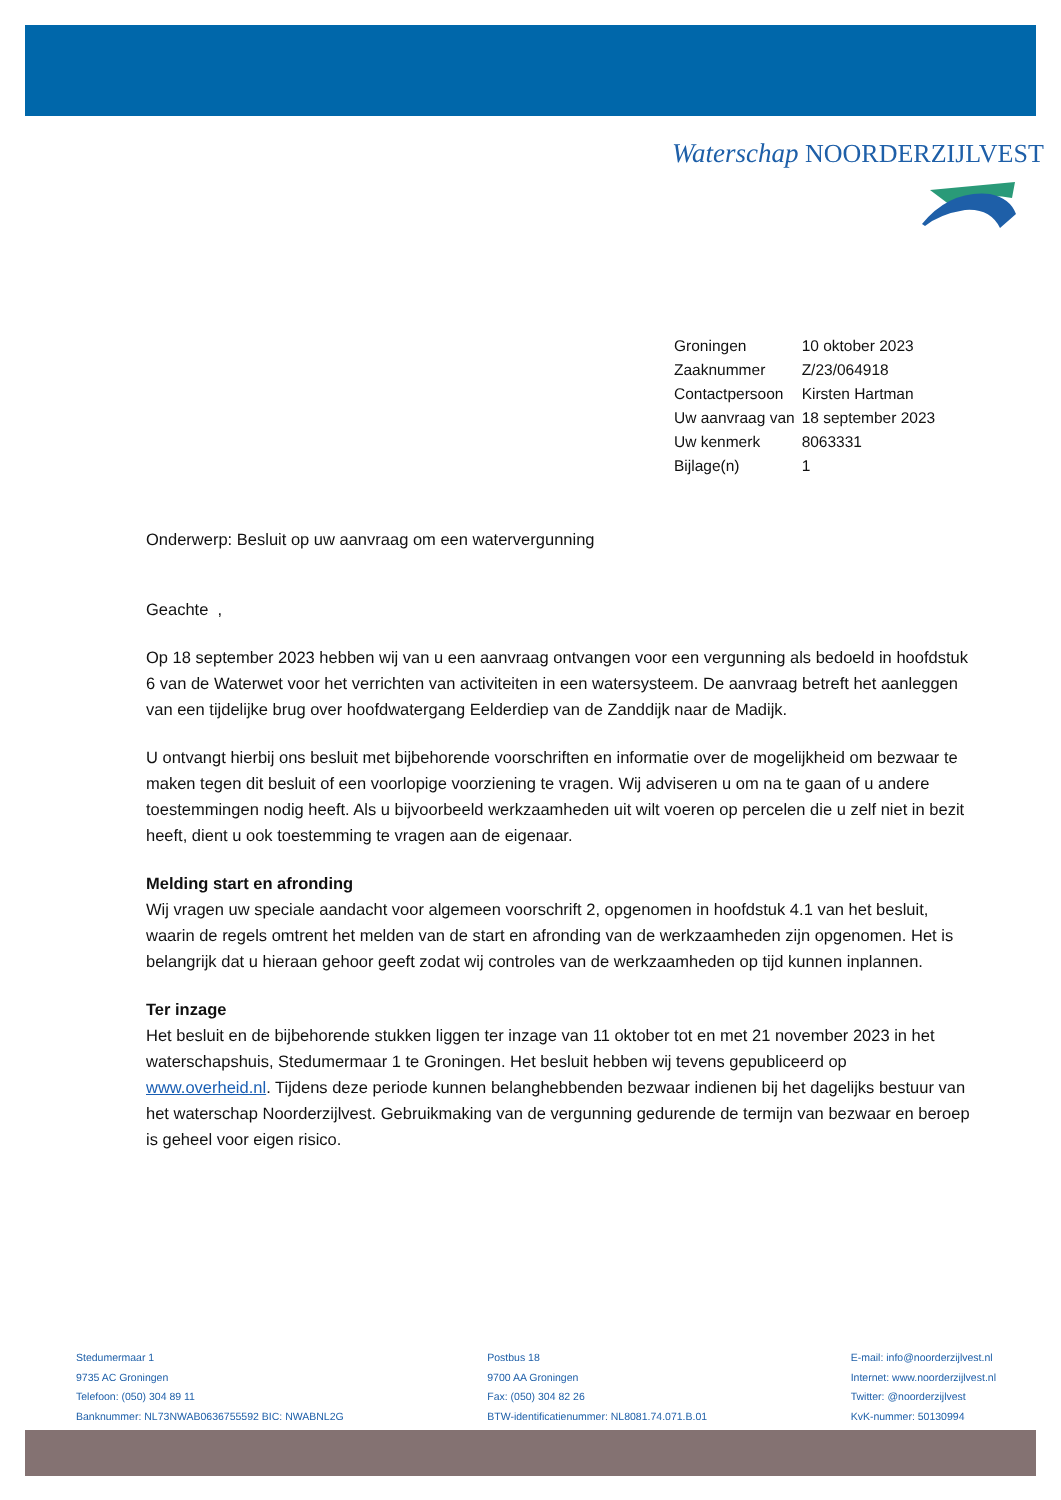Waterschap NOORDERZIJLVEST
| Groningen | 10 oktober 2023 |
| Zaaknummer | Z/23/064918 |
| Contactpersoon | Kirsten Hartman |
| Uw aanvraag van | 18 september 2023 |
| Uw kenmerk | 8063331 |
| Bijlage(n) | 1 |
Onderwerp: Besluit op uw aanvraag om een watervergunning
Geachte ,
Op 18 september 2023 hebben wij van u een aanvraag ontvangen voor een vergunning als bedoeld in hoofdstuk 6 van de Waterwet voor het verrichten van activiteiten in een watersysteem. De aanvraag betreft het aanleggen van een tijdelijke brug over hoofdwatergang Eelderdiep van de Zanddijk naar de Madijk.
U ontvangt hierbij ons besluit met bijbehorende voorschriften en informatie over de mogelijkheid om bezwaar te maken tegen dit besluit of een voorlopige voorziening te vragen. Wij adviseren u om na te gaan of u andere toestemmingen nodig heeft. Als u bijvoorbeeld werkzaamheden uit wilt voeren op percelen die u zelf niet in bezit heeft, dient u ook toestemming te vragen aan de eigenaar.
Melding start en afronding
Wij vragen uw speciale aandacht voor algemeen voorschrift 2, opgenomen in hoofdstuk 4.1 van het besluit, waarin de regels omtrent het melden van de start en afronding van de werkzaamheden zijn opgenomen. Het is belangrijk dat u hieraan gehoor geeft zodat wij controles van de werkzaamheden op tijd kunnen inplannen.
Ter inzage
Het besluit en de bijbehorende stukken liggen ter inzage van 11 oktober tot en met 21 november 2023 in het waterschapshuis, Stedumermaar 1 te Groningen. Het besluit hebben wij tevens gepubliceerd op www.overheid.nl. Tijdens deze periode kunnen belanghebbenden bezwaar indienen bij het dagelijks bestuur van het waterschap Noorderzijlvest. Gebruikmaking van de vergunning gedurende de termijn van bezwaar en beroep is geheel voor eigen risico.
Stedumermaar 1
9735 AC Groningen
Telefoon: (050) 304 89 11
Banknummer: NL73NWAB0636755592 BIC: NWABNL2G
Postbus 18
9700 AA Groningen
Fax: (050) 304 82 26
BTW-identificatienummer: NL8081.74.071.B.01
E-mail: info@noorderzijlvest.nl
Internet: www.noorderzijlvest.nl
Twitter: @noorderzijlvest
KvK-nummer: 50130994